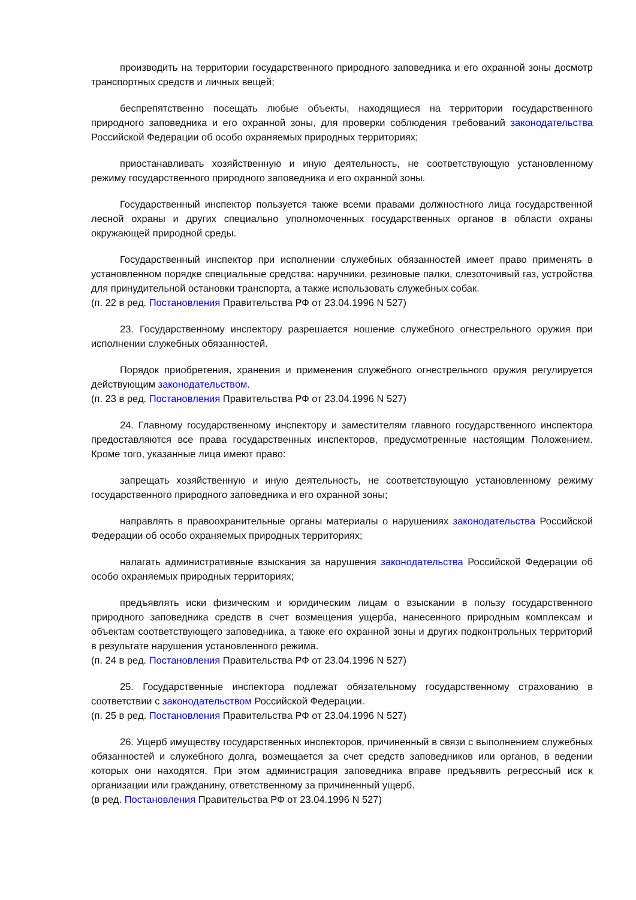производить на территории государственного природного заповедника и его охранной зоны досмотр транспортных средств и личных вещей;
беспрепятственно посещать любые объекты, находящиеся на территории государственного природного заповедника и его охранной зоны, для проверки соблюдения требований законодательства Российской Федерации об особо охраняемых природных территориях;
приостанавливать хозяйственную и иную деятельность, не соответствующую установленному режиму государственного природного заповедника и его охранной зоны.
Государственный инспектор пользуется также всеми правами должностного лица государственной лесной охраны и других специально уполномоченных государственных органов в области охраны окружающей природной среды.
Государственный инспектор при исполнении служебных обязанностей имеет право применять в установленном порядке специальные средства: наручники, резиновые палки, слезоточивый газ, устройства для принудительной остановки транспорта, а также использовать служебных собак.
(п. 22 в ред. Постановления Правительства РФ от 23.04.1996 N 527)
23. Государственному инспектору разрешается ношение служебного огнестрельного оружия при исполнении служебных обязанностей.
Порядок приобретения, хранения и применения служебного огнестрельного оружия регулируется действующим законодательством.
(п. 23 в ред. Постановления Правительства РФ от 23.04.1996 N 527)
24. Главному государственному инспектору и заместителям главного государственного инспектора предоставляются все права государственных инспекторов, предусмотренные настоящим Положением. Кроме того, указанные лица имеют право:
запрещать хозяйственную и иную деятельность, не соответствующую установленному режиму государственного природного заповедника и его охранной зоны;
направлять в правоохранительные органы материалы о нарушениях законодательства Российской Федерации об особо охраняемых природных территориях;
налагать административные взыскания за нарушения законодательства Российской Федерации об особо охраняемых природных территориях;
предъявлять иски физическим и юридическим лицам о взыскании в пользу государственного природного заповедника средств в счет возмещения ущерба, нанесенного природным комплексам и объектам соответствующего заповедника, а также его охранной зоны и других подконтрольных территорий в результате нарушения установленного режима.
(п. 24 в ред. Постановления Правительства РФ от 23.04.1996 N 527)
25. Государственные инспектора подлежат обязательному государственному страхованию в соответствии с законодательством Российской Федерации.
(п. 25 в ред. Постановления Правительства РФ от 23.04.1996 N 527)
26. Ущерб имуществу государственных инспекторов, причиненный в связи с выполнением служебных обязанностей и служебного долга, возмещается за счет средств заповедников или органов, в ведении которых они находятся. При этом администрация заповедника вправе предъявить регрессный иск к организации или гражданину, ответственному за причиненный ущерб.
(в ред. Постановления Правительства РФ от 23.04.1996 N 527)